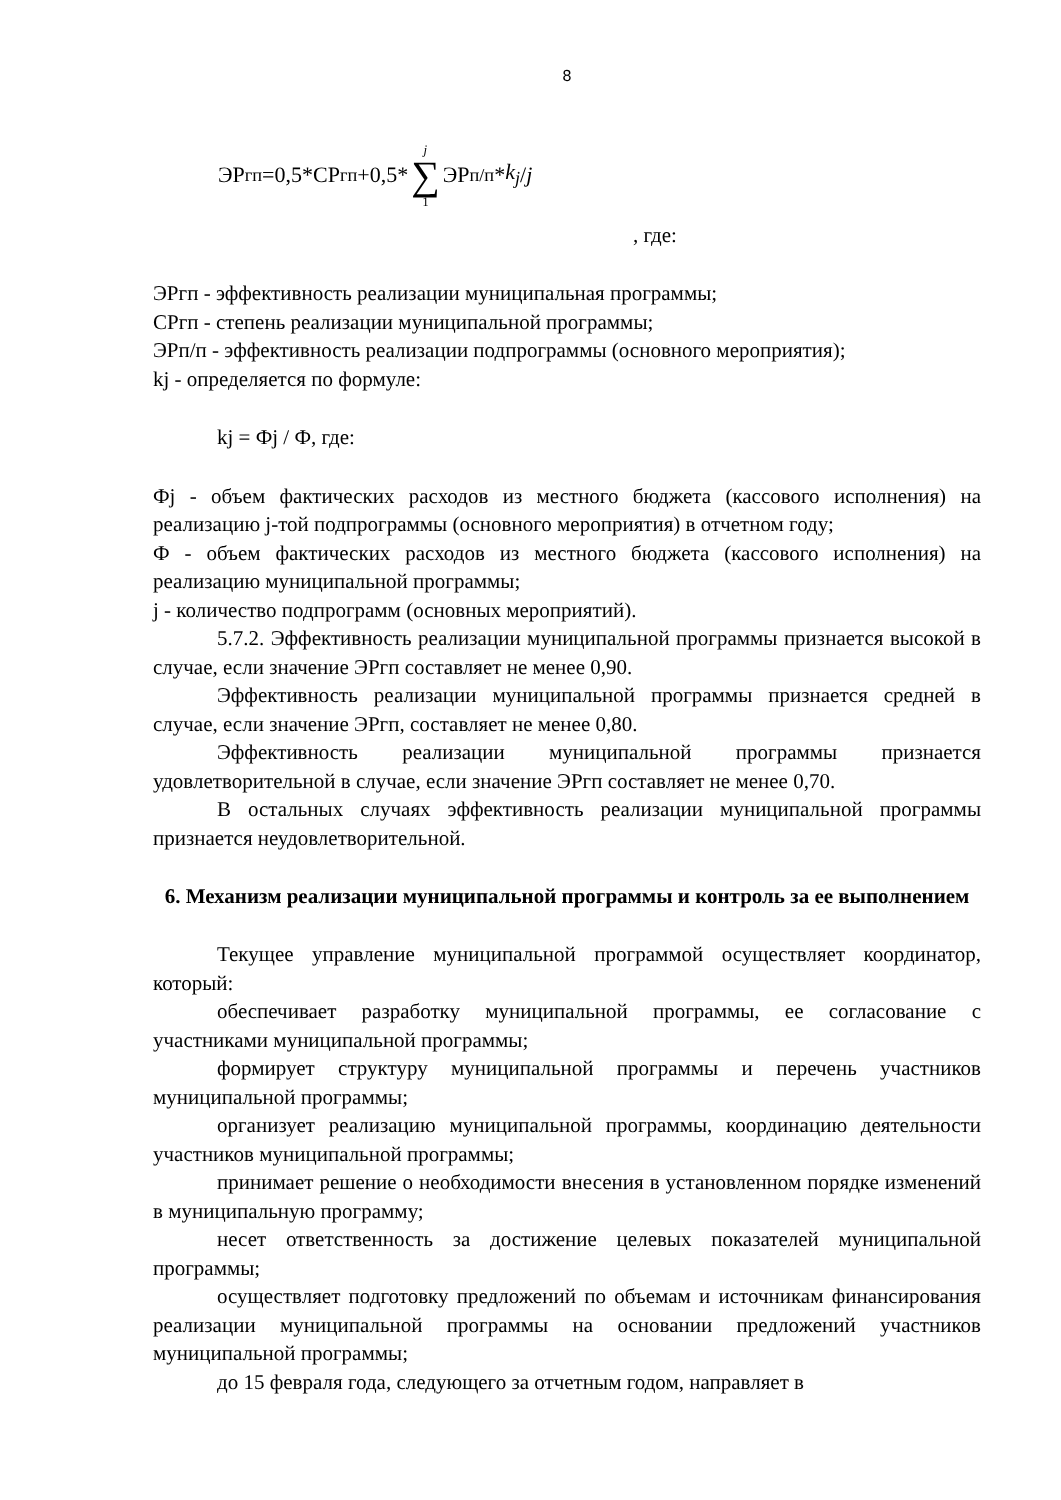8
ЭР<sub>гп</sub>=0,5*СР<sub>гп</sub>+0,5* j ∑ 1 ЭР<sub>п/п</sub>* k<sub>j</sub> / j
, где:
ЭРгп - эффективность реализации муниципальная программы;
СРгп - степень реализации муниципальной программы;
ЭРп/п - эффективность реализации подпрограммы (основного мероприятия);
kj - определяется по формуле:
kj = Фj / Ф, где:
Фj - объем фактических расходов из местного бюджета (кассового исполнения) на реализацию j-той подпрограммы (основного мероприятия) в отчетном году;
Ф - объем фактических расходов из местного бюджета (кассового исполнения) на реализацию муниципальной программы;
j - количество подпрограмм (основных мероприятий).
5.7.2. Эффективность реализации муниципальной программы признается высокой в случае, если значение ЭРгп составляет не менее 0,90.
Эффективность реализации муниципальной программы признается средней в случае, если значение ЭРгп, составляет не менее 0,80.
Эффективность реализации муниципальной программы признается удовлетворительной в случае, если значение ЭРгп составляет не менее 0,70.
В остальных случаях эффективность реализации муниципальной программы признается неудовлетворительной.
6. Механизм реализации муниципальной программы и контроль за ее выполнением
Текущее управление муниципальной программой осуществляет координатор, который:
обеспечивает разработку муниципальной программы, ее согласование с участниками муниципальной программы;
формирует структуру муниципальной программы и перечень участников муниципальной программы;
организует реализацию муниципальной программы, координацию деятельности участников муниципальной программы;
принимает решение о необходимости внесения в установленном порядке изменений в муниципальную программу;
несет ответственность за достижение целевых показателей муниципальной программы;
осуществляет подготовку предложений по объемам и источникам финансирования реализации муниципальной программы на основании предложений участников муниципальной программы;
до 15 февраля года, следующего за отчетным годом, направляет в